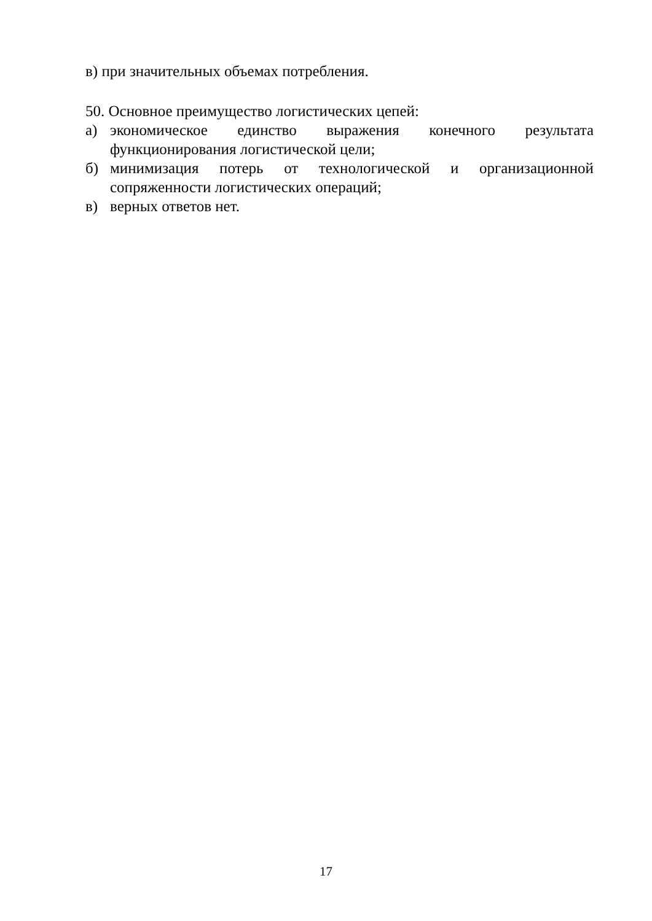в) при значительных объемах потребления.
50. Основное преимущество логистических цепей:
а) экономическое единство выражения конечного результата функционирования логистической цели;
б) минимизация потерь от технологической и организационной сопряженности логистических операций;
в) верных ответов нет.
17